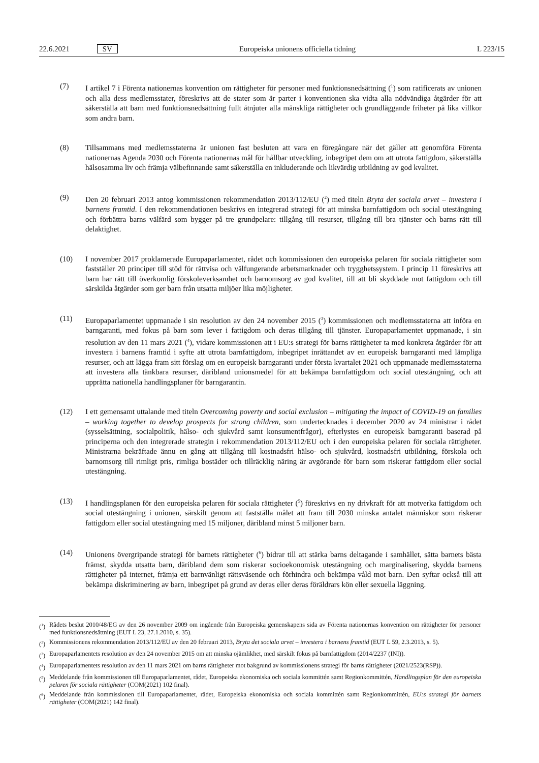22.6.2021 SV Europeiska unionens officiella tidning L 223/15
(7) I artikel 7 i Förenta nationernas konvention om rättigheter för personer med funktionsnedsättning (<sup>1</sup>) som ratificerats av unionen och alla dess medlemsstater, föreskrivs att de stater som är parter i konventionen ska vidta alla nödvändiga åtgärder för att säkerställa att barn med funktionsnedsättning fullt åtnjuter alla mänskliga rättigheter och grundläggande friheter på lika villkor som andra barn.
(8) Tillsammans med medlemsstaterna är unionen fast besluten att vara en föregångare när det gäller att genomföra Förenta nationernas Agenda 2030 och Förenta nationernas mål för hållbar utveckling, inbegripet dem om att utrota fattigdom, säkerställa hälsosamma liv och främja välbefinnande samt säkerställa en inkluderande och likvärdig utbildning av god kvalitet.
(9) Den 20 februari 2013 antog kommissionen rekommendation 2013/112/EU (<sup>2</sup>) med titeln Bryta det sociala arvet – investera i barnens framtid. I den rekommendationen beskrivs en integrerad strategi för att minska barnfattigdom och social utestängning och förbättra barns välfärd som bygger på tre grundpelare: tillgång till resurser, tillgång till bra tjänster och barns rätt till delaktighet.
(10) I november 2017 proklamerade Europaparlamentet, rådet och kommissionen den europeiska pelaren för sociala rättigheter som fastställer 20 principer till stöd för rättvisa och välfungerande arbetsmarknader och trygghetssystem. I princip 11 föreskrivs att barn har rätt till överkomlig förskoleverksamhet och barnomsorg av god kvalitet, till att bli skyddade mot fattigdom och till särskilda åtgärder som ger barn från utsatta miljöer lika möjligheter.
(11) Europaparlamentet uppmanade i sin resolution av den 24 november 2015 (<sup>3</sup>) kommissionen och medlemsstaterna att införa en barngaranti, med fokus på barn som lever i fattigdom och deras tillgång till tjänster. Europaparlamentet uppmanade, i sin resolution av den 11 mars 2021 (<sup>4</sup>), vidare kommissionen att i EU:s strategi för barns rättigheter ta med konkreta åtgärder för att investera i barnens framtid i syfte att utrota barnfattigdom, inbegripet inrättandet av en europeisk barngaranti med lämpliga resurser, och att lägga fram sitt förslag om en europeisk barngaranti under första kvartalet 2021 och uppmanade medlemsstaterna att investera alla tänkbara resurser, däribland unionsmedel för att bekämpa barnfattigdom och social utestängning, och att upprätta nationella handlingsplaner för barngarantin.
(12) I ett gemensamt uttalande med titeln Overcoming poverty and social exclusion – mitigating the impact of COVID-19 on families – working together to develop prospects for strong children, som undertecknades i december 2020 av 24 ministrar i rådet (sysselsättning, socialpolitik, hälso- och sjukvård samt konsumentfrågor), efterlystes en europeisk barngaranti baserad på principerna och den integrerade strategin i rekommendation 2013/112/EU och i den europeiska pelaren för sociala rättigheter. Ministrarna bekräftade ännu en gång att tillgång till kostnadsfri hälso- och sjukvård, kostnadsfri utbildning, förskola och barnomsorg till rimligt pris, rimliga bostäder och tillräcklig näring är avgörande för barn som riskerar fattigdom eller social utestängning.
(13) I handlingsplanen för den europeiska pelaren för sociala rättigheter (<sup>5</sup>) föreskrivs en ny drivkraft för att motverka fattigdom och social utestängning i unionen, särskilt genom att fastställa målet att fram till 2030 minska antalet människor som riskerar fattigdom eller social utestängning med 15 miljoner, däribland minst 5 miljoner barn.
(14) Unionens övergripande strategi för barnets rättigheter (<sup>6</sup>) bidrar till att stärka barns deltagande i samhället, sätta barnets bästa främst, skydda utsatta barn, däribland dem som riskerar socioekonomisk utestängning och marginalisering, skydda barnens rättigheter på internet, främja ett barnvänligt rättsväsende och förhindra och bekämpa våld mot barn. Den syftar också till att bekämpa diskriminering av barn, inbegripet på grund av deras eller deras föräldrars kön eller sexuella läggning.
(<sup>1</sup>)
Rådets beslut 2010/48/EG av den 26 november 2009 om ingående från Europeiska gemenskapens sida av Förenta nationernas konvention om rättigheter för personer med funktionsnedsättning (EUT L 23, 27.1.2010, s. 35).
(<sup>2</sup>)
Kommissionens rekommendation 2013/112/EU av den 20 februari 2013, Bryta det sociala arvet – investera i barnens framtid (EUT L 59, 2.3.2013, s. 5).
(<sup>3</sup>)
Europaparlamentets resolution av den 24 november 2015 om att minska ojämlikhet, med särskilt fokus på barnfattigdom (2014/2237 (INI)).
(<sup>4</sup>)
Europaparlamentets resolution av den 11 mars 2021 om barns rättigheter mot bakgrund av kommissionens strategi för barns rättigheter (2021/2523(RSP)).
(<sup>5</sup>)
Meddelande från kommissionen till Europaparlamentet, rådet, Europeiska ekonomiska och sociala kommittén samt Regionkommittén, Handlingsplan för den europeiska pelaren för sociala rättigheter (COM(2021) 102 final).
(<sup>6</sup>)
Meddelande från kommissionen till Europaparlamentet, rådet, Europeiska ekonomiska och sociala kommittén samt Regionkommittén, EU:s strategi för barnets rättigheter (COM(2021) 142 final).